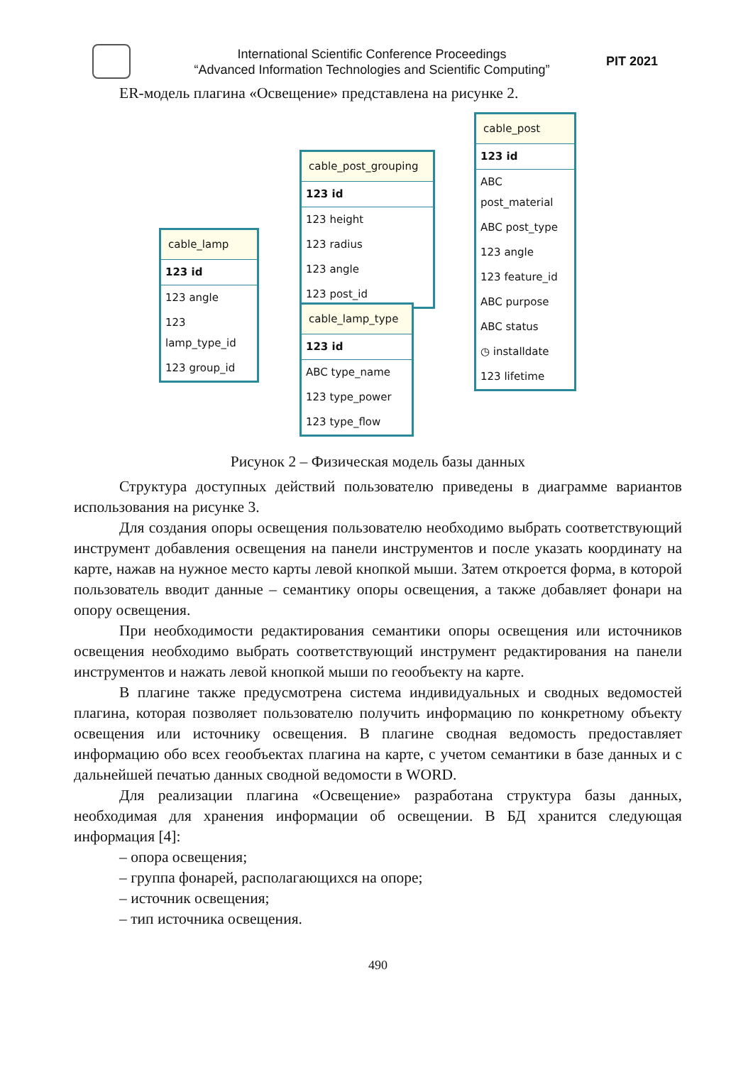International Scientific Conference Proceedings
“Advanced Information Technologies and Scientific Computing”
PIT 2021
ER-модель плагина «Освещение» представлена на рисунке 2.
cable_lamp
123 id
123 angle
123 lamp_type_id
123 group_id
cable_post_grouping
123 id
123 height
123 radius
123 angle
123 post_id
cable_lamp_type
123 id
ABC type_name
123 type_power
123 type_flow
cable_post
123 id
ABC post_material
ABC post_type
123 angle
123 feature_id
ABC purpose
ABC status
◷ installdate
123 lifetime
Рисунок 2 – Физическая модель базы данных
Структура доступных действий пользователю приведены в диаграмме вариантов использования на рисунке 3.
Для создания опоры освещения пользователю необходимо выбрать соответствующий инструмент добавления освещения на панели инструментов и после указать координату на карте, нажав на нужное место карты левой кнопкой мыши. Затем откроется форма, в которой пользователь вводит данные – семантику опоры освещения, а также добавляет фонари на опору освещения.
При необходимости редактирования семантики опоры освещения или источников освещения необходимо выбрать соответствующий инструмент редактирования на панели инструментов и нажать левой кнопкой мыши по геообъекту на карте.
В плагине также предусмотрена система индивидуальных и сводных ведомостей плагина, которая позволяет пользователю получить информацию по конкретному объекту освещения или источнику освещения. В плагине сводная ведомость предоставляет информацию обо всех геообъектах плагина на карте, с учетом семантики в базе данных и с дальнейшей печатью данных сводной ведомости в WORD.
Для реализации плагина «Освещение» разработана структура базы данных, необходимая для хранения информации об освещении. В БД хранится следующая информация [4]:
– опора освещения;
– группа фонарей, располагающихся на опоре;
– источник освещения;
– тип источника освещения.
490